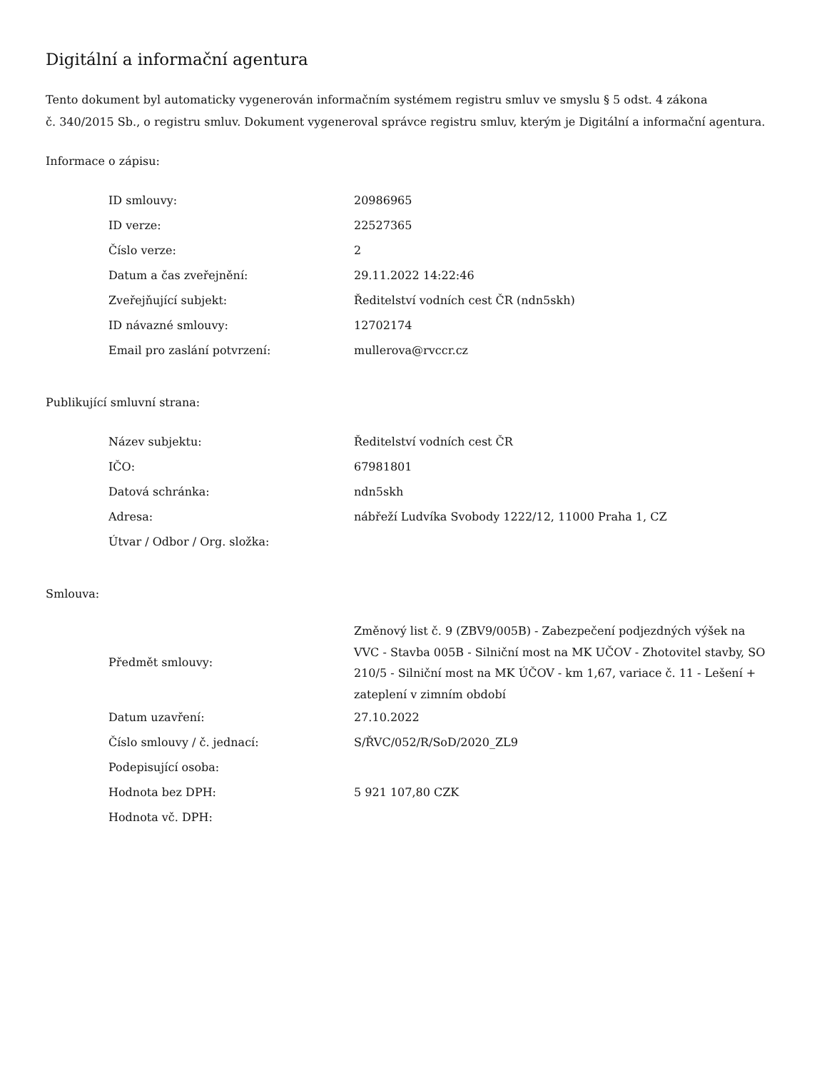Digitální a informační agentura
Tento dokument byl automaticky vygenerován informačním systémem registru smluv ve smyslu § 5 odst. 4 zákona
č. 340/2015 Sb., o registru smluv. Dokument vygeneroval správce registru smluv, kterým je Digitální a informační agentura.
Informace o zápisu:
| ID smlouvy: | 20986965 |
| ID verze: | 22527365 |
| Číslo verze: | 2 |
| Datum a čas zveřejnění: | 29.11.2022 14:22:46 |
| Zveřejňující subjekt: | Ředitelství vodních cest ČR (ndn5skh) |
| ID návazné smlouvy: | 12702174 |
| Email pro zaslání potvrzení: | mullerova@rvccr.cz |
Publikující smluvní strana:
| Název subjektu: | Ředitelství vodních cest ČR |
| IČO: | 67981801 |
| Datová schránka: | ndn5skh |
| Adresa: | nábřeží Ludvíka Svobody 1222/12, 11000 Praha 1, CZ |
| Útvar / Odbor / Org. složka: | |
Smlouva:
| Předmět smlouvy: | Změnový list č. 9 (ZBV9/005B) - Zabezpečení podjezdných výšek na VVC - Stavba 005B - Silniční most na MK UČOV - Zhotovitel stavby, SO 210/5 - Silniční most na MK ÚČOV - km 1,67, variace č. 11 - Lešení + zateplení v zimním období |
| Datum uzavření: | 27.10.2022 |
| Číslo smlouvy / č. jednací: | S/ŘVC/052/R/SoD/2020_ZL9 |
| Podepisující osoba: | |
| Hodnota bez DPH: | 5 921 107,80 CZK |
| Hodnota vč. DPH: | |